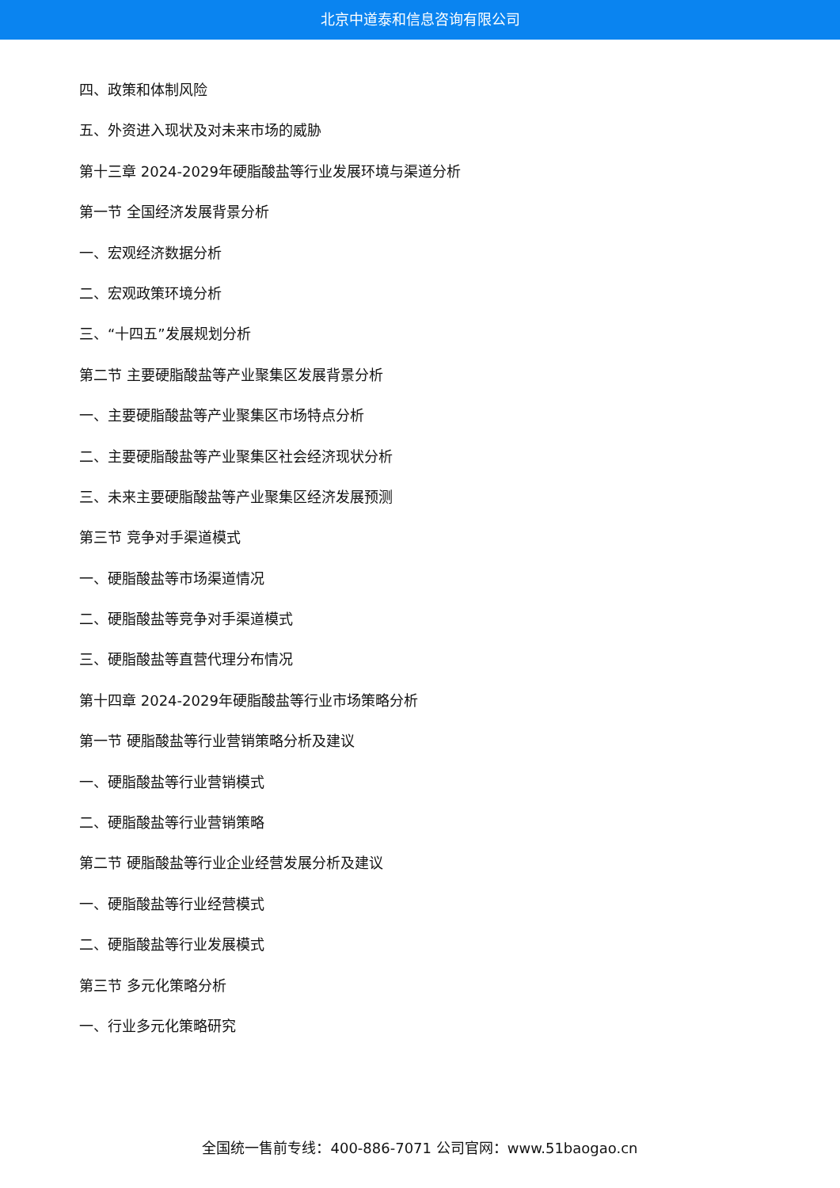北京中道泰和信息咨询有限公司
四、政策和体制风险
五、外资进入现状及对未来市场的威胁
第十三章 2024-2029年硬脂酸盐等行业发展环境与渠道分析
第一节 全国经济发展背景分析
一、宏观经济数据分析
二、宏观政策环境分析
三、“十四五”发展规划分析
第二节 主要硬脂酸盐等产业聚集区发展背景分析
一、主要硬脂酸盐等产业聚集区市场特点分析
二、主要硬脂酸盐等产业聚集区社会经济现状分析
三、未来主要硬脂酸盐等产业聚集区经济发展预测
第三节 竞争对手渠道模式
一、硬脂酸盐等市场渠道情况
二、硬脂酸盐等竞争对手渠道模式
三、硬脂酸盐等直营代理分布情况
第十四章 2024-2029年硬脂酸盐等行业市场策略分析
第一节 硬脂酸盐等行业营销策略分析及建议
一、硬脂酸盐等行业营销模式
二、硬脂酸盐等行业营销策略
第二节 硬脂酸盐等行业企业经营发展分析及建议
一、硬脂酸盐等行业经营模式
二、硬脂酸盐等行业发展模式
第三节 多元化策略分析
一、行业多元化策略研究
全国统一售前专线：400-886-7071 公司官网：www.51baogao.cn